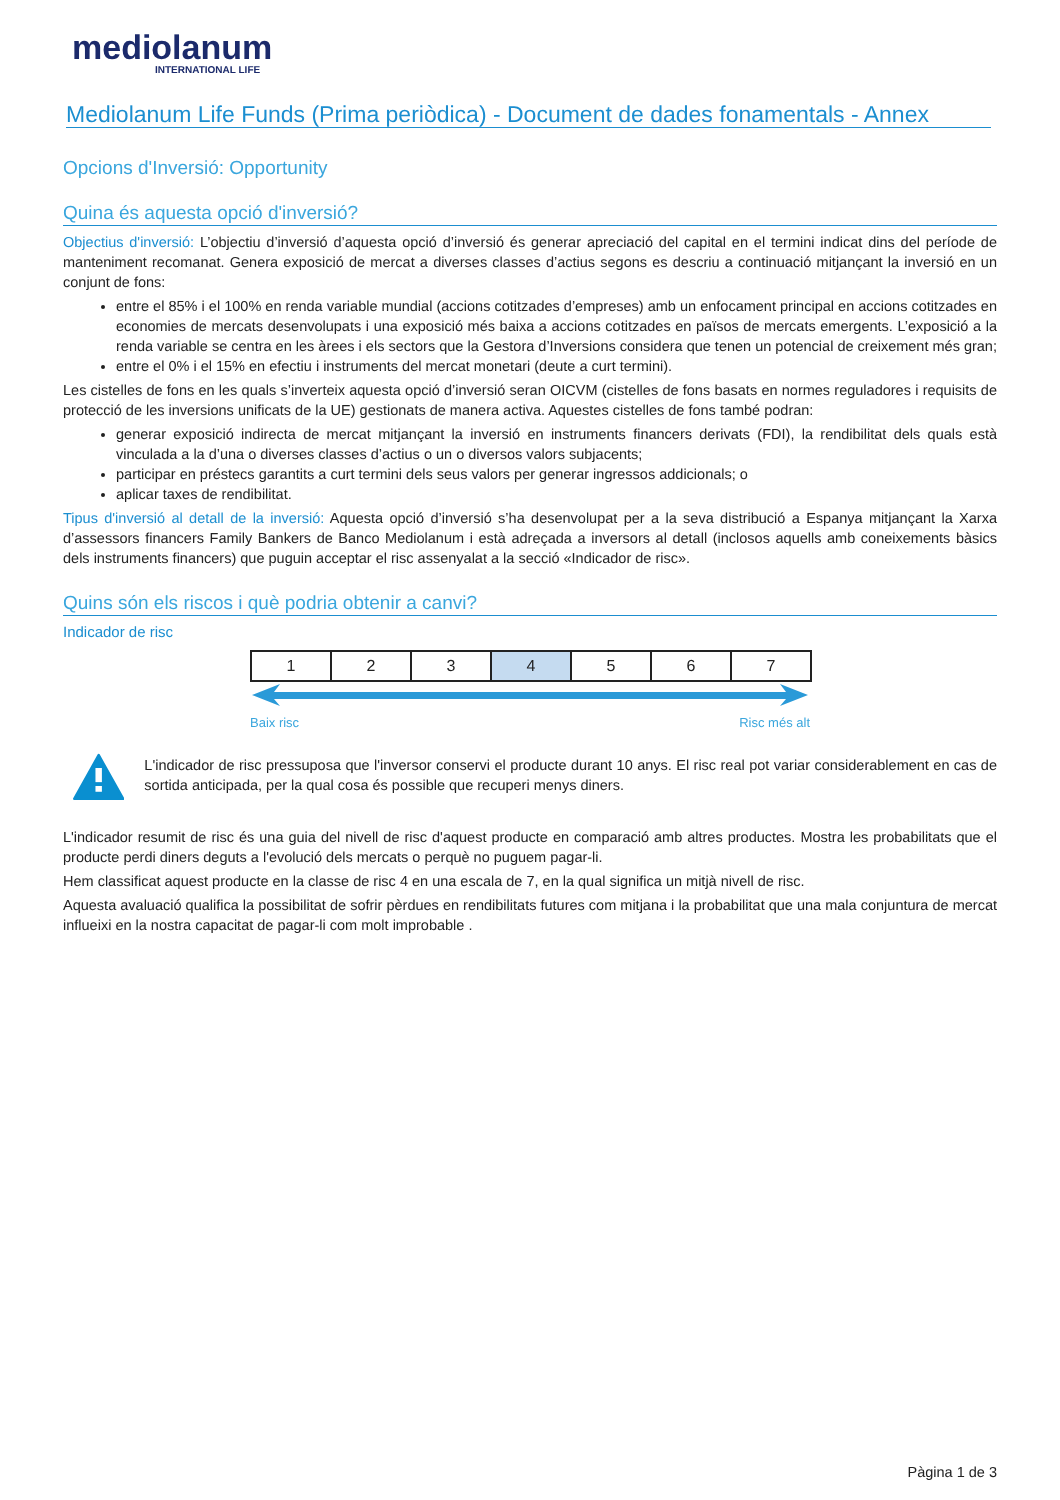mediolanum
INTERNATIONAL LIFE
Mediolanum Life Funds (Prima periòdica) - Document de dades fonamentals - Annex
Opcions d'Inversió: Opportunity
Quina és aquesta opció d'inversió?
Objectius d'inversió: L’objectiu d’inversió d’aquesta opció d’inversió és generar apreciació del capital en el termini indicat dins del període de manteniment recomanat. Genera exposició de mercat a diverses classes d’actius segons es descriu a continuació mitjançant la inversió en un conjunt de fons:
entre el 85% i el 100% en renda variable mundial (accions cotitzades d’empreses) amb un enfocament principal en accions cotitzades en economies de mercats desenvolupats i una exposició més baixa a accions cotitzades en països de mercats emergents. L’exposició a la renda variable se centra en les àrees i els sectors que la Gestora d’Inversions considera que tenen un potencial de creixement més gran;
entre el 0% i el 15% en efectiu i instruments del mercat monetari (deute a curt termini).
Les cistelles de fons en les quals s’inverteix aquesta opció d’inversió seran OICVM (cistelles de fons basats en normes reguladores i requisits de protecció de les inversions unificats de la UE) gestionats de manera activa. Aquestes cistelles de fons també podran:
generar exposició indirecta de mercat mitjançant la inversió en instruments financers derivats (FDI), la rendibilitat dels quals està vinculada a la d’una o diverses classes d’actius o un o diversos valors subjacents;
participar en préstecs garantits a curt termini dels seus valors per generar ingressos addicionals; o
aplicar taxes de rendibilitat.
Tipus d'inversió al detall de la inversió: Aquesta opció d’inversió s’ha desenvolupat per a la seva distribució a Espanya mitjançant la Xarxa d’assessors financers Family Bankers de Banco Mediolanum i està adreçada a inversors al detall (inclosos aquells amb coneixements bàsics dels instruments financers) que puguin acceptar el risc assenyalat a la secció «Indicador de risc».
Quins són els riscos i què podria obtenir a canvi?
Indicador de risc
| 1 | 2 | 3 | 4 | 5 | 6 | 7 |
Baix risc Risc més alt
L'indicador de risc pressuposa que l'inversor conservi el producte durant 10 anys. El risc real pot variar considerablement en cas de sortida anticipada, per la qual cosa és possible que recuperi menys diners.
L'indicador resumit de risc és una guia del nivell de risc d'aquest producte en comparació amb altres productes. Mostra les probabilitats que el producte perdi diners deguts a l'evolució dels mercats o perquè no puguem pagar-li.
Hem classificat aquest producte en la classe de risc 4 en una escala de 7, en la qual significa un mitjà nivell de risc.
Aquesta avaluació qualifica la possibilitat de sofrir pèrdues en rendibilitats futures com mitjana i la probabilitat que una mala conjuntura de mercat influeixi en la nostra capacitat de pagar-li com molt improbable .
Pàgina 1 de 3